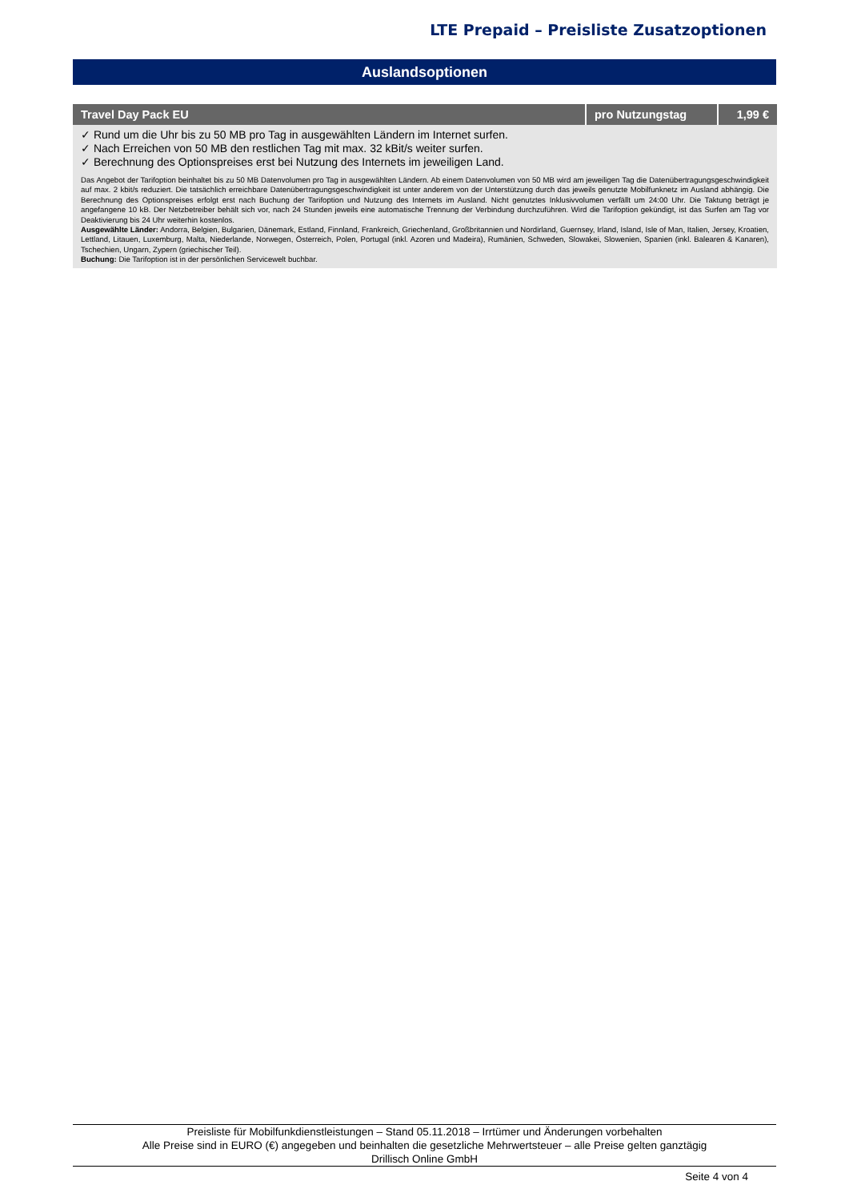LTE Prepaid – Preisliste Zusatzoptionen
Auslandsoptionen
| Travel Day Pack EU | pro Nutzungstag | 1,99 € |
| --- | --- | --- |
| ✓ Rund um die Uhr bis zu 50 MB pro Tag in ausgewählten Ländern im Internet surfen. ✓ Nach Erreichen von 50 MB den restlichen Tag mit max. 32 kBit/s weiter surfen. ✓ Berechnung des Optionspreises erst bei Nutzung des Internets im jeweiligen Land. | | |
| Das Angebot der Tarifoption beinhaltet bis zu 50 MB Datenvolumen pro Tag in ausgewählten Ländern. Ab einem Datenvolumen von 50 MB wird am jeweiligen Tag die Datenübertragungsgeschwindigkeit auf max. 2 kbit/s reduziert. Die tatsächlich erreichbare Datenübertragungsgeschwindigkeit ist unter anderem von der Unterstützung durch das jeweils genutzte Mobilfunknetz im Ausland abhängig. Die Berechnung des Optionspreises erfolgt erst nach Buchung der Tarifoption und Nutzung des Internets im Ausland. Nicht genutztes Inklusivvolumen verfällt um 24:00 Uhr. Die Taktung beträgt je angefangene 10 kB. Der Netzbetreiber behält sich vor, nach 24 Stunden jeweils eine automatische Trennung der Verbindung durchzuführen. Wird die Tarifoption gekündigt, ist das Surfen am Tag vor Deaktivierung bis 24 Uhr weiterhin kostenlos. Ausgewählte Länder: Andorra, Belgien, Bulgarien, Dänemark, Estland, Finnland, Frankreich, Griechenland, Großbritannien und Nordirland, Guernsey, Irland, Island, Isle of Man, Italien, Jersey, Kroatien, Lettland, Litauen, Luxemburg, Malta, Niederlande, Norwegen, Österreich, Polen, Portugal (inkl. Azoren und Madeira), Rumänien, Schweden, Slowakei, Slowenien, Spanien (inkl. Balearen & Kanaren), Tschechien, Ungarn, Zypern (griechischer Teil). Buchung: Die Tarifoption ist in der persönlichen Servicewelt buchbar. | | |
Preisliste für Mobilfunkdienstleistungen – Stand 05.11.2018 – Irrtümer und Änderungen vorbehalten
Alle Preise sind in EURO (€) angegeben und beinhalten die gesetzliche Mehrwertsteuer – alle Preise gelten ganztägig
Drillisch Online GmbH
Seite 4 von 4